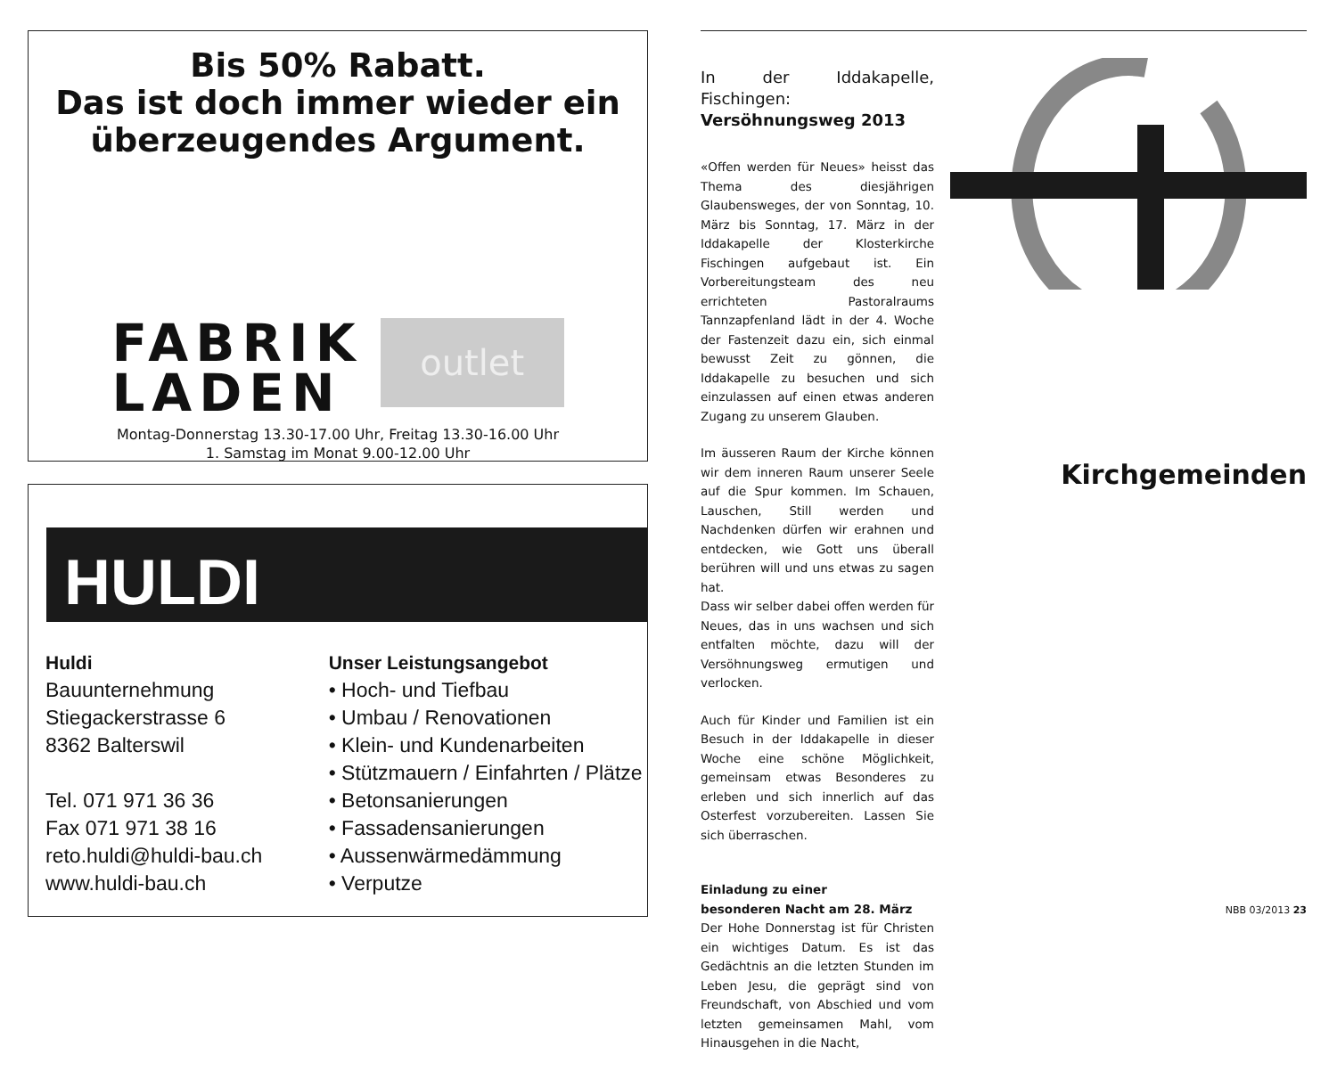Bis 50% Rabatt.
Das ist doch immer wieder ein
überzeugendes Argument.
FABRIK
LADEN
outlet
Montag-Donnerstag 13.30-17.00 Uhr, Freitag 13.30-16.00 Uhr
1. Samstag im Monat 9.00-12.00 Uhr
HULDI
Huldi
Bauunternehmung
Stiegackerstrasse 6
8362 Balterswil
Tel. 071 971 36 36
Fax 071 971 38 16
reto.huldi@huldi-bau.ch
www.huldi-bau.ch
Unser Leistungsangebot
• Hoch- und Tiefbau
• Umbau / Renovationen
• Klein- und Kundenarbeiten
• Stützmauern / Einfahrten / Plätze
• Betonsanierungen
• Fassadensanierungen
• Aussenwärmedämmung
• Verputze
In der Iddakapelle, Fischingen:
Versöhnungsweg 2013
«Offen werden für Neues» heisst das Thema des diesjährigen Glaubensweges, der von Sonntag, 10. März bis Sonntag, 17. März in der Iddakapelle der Klosterkirche Fischingen aufgebaut ist. Ein Vorbereitungsteam des neu errichteten Pastoralraums Tannzapfenland lädt in der 4. Woche der Fastenzeit dazu ein, sich einmal bewusst Zeit zu gönnen, die Iddakapelle zu besuchen und sich einzulassen auf einen etwas anderen Zugang zu unserem Glauben.
Im äusseren Raum der Kirche können wir dem inneren Raum unserer Seele auf die Spur kommen. Im Schauen, Lauschen, Still werden und Nachdenken dürfen wir erahnen und entdecken, wie Gott uns überall berühren will und uns etwas zu sagen hat.
Dass wir selber dabei offen werden für Neues, das in uns wachsen und sich entfalten möchte, dazu will der Versöhnungsweg ermutigen und verlocken.
Auch für Kinder und Familien ist ein Besuch in der Iddakapelle in dieser Woche eine schöne Möglichkeit, gemeinsam etwas Besonderes zu erleben und sich innerlich auf das Osterfest vorzubereiten. Lassen Sie sich überraschen.
Einladung zu einer
besonderen Nacht am 28. März
Der Hohe Donnerstag ist für Christen ein wichtiges Datum. Es ist das Gedächtnis an die letzten Stunden im Leben Jesu, die geprägt sind von Freundschaft, von Abschied und vom letzten gemeinsamen Mahl, vom Hinausgehen in die Nacht,
Kirchgemeinden
NBB 03/2013 23